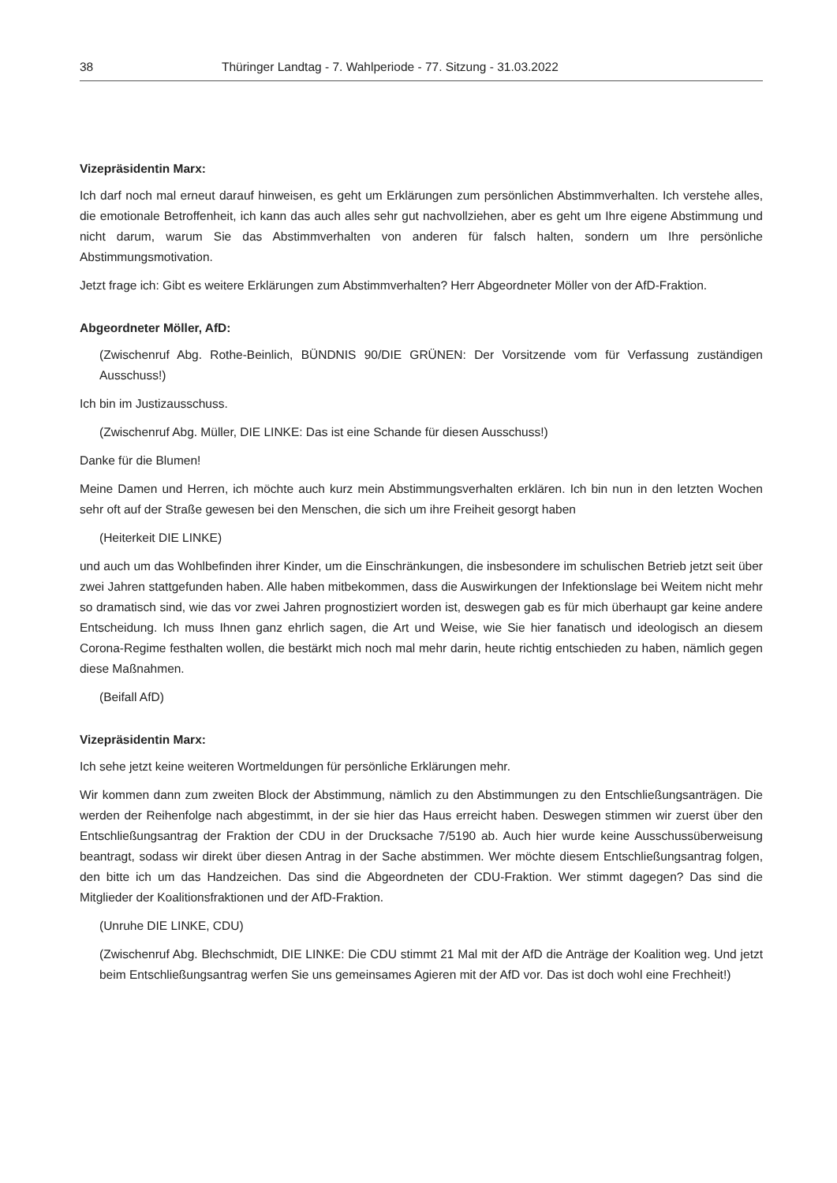38 Thüringer Landtag - 7. Wahlperiode - 77. Sitzung - 31.03.2022
Vizepräsidentin Marx:
Ich darf noch mal erneut darauf hinweisen, es geht um Erklärungen zum persönlichen Abstimmverhalten. Ich verstehe alles, die emotionale Betroffenheit, ich kann das auch alles sehr gut nachvollziehen, aber es geht um Ihre eigene Abstimmung und nicht darum, warum Sie das Abstimmverhalten von anderen für falsch halten, sondern um Ihre persönliche Abstimmungsmotivation.
Jetzt frage ich: Gibt es weitere Erklärungen zum Abstimmverhalten? Herr Abgeordneter Möller von der AfD-Fraktion.
Abgeordneter Möller, AfD:
(Zwischenruf Abg. Rothe-Beinlich, BÜNDNIS 90/DIE GRÜNEN: Der Vorsitzende vom für Verfassung zuständigen Ausschuss!)
Ich bin im Justizausschuss.
(Zwischenruf Abg. Müller, DIE LINKE: Das ist eine Schande für diesen Ausschuss!)
Danke für die Blumen!
Meine Damen und Herren, ich möchte auch kurz mein Abstimmungsverhalten erklären. Ich bin nun in den letzten Wochen sehr oft auf der Straße gewesen bei den Menschen, die sich um ihre Freiheit gesorgt haben
(Heiterkeit DIE LINKE)
und auch um das Wohlbefinden ihrer Kinder, um die Einschränkungen, die insbesondere im schulischen Betrieb jetzt seit über zwei Jahren stattgefunden haben. Alle haben mitbekommen, dass die Auswirkungen der Infektionslage bei Weitem nicht mehr so dramatisch sind, wie das vor zwei Jahren prognostiziert worden ist, deswegen gab es für mich überhaupt gar keine andere Entscheidung. Ich muss Ihnen ganz ehrlich sagen, die Art und Weise, wie Sie hier fanatisch und ideologisch an diesem Corona-Regime festhalten wollen, die bestärkt mich noch mal mehr darin, heute richtig entschieden zu haben, nämlich gegen diese Maßnahmen.
(Beifall AfD)
Vizepräsidentin Marx:
Ich sehe jetzt keine weiteren Wortmeldungen für persönliche Erklärungen mehr.
Wir kommen dann zum zweiten Block der Abstimmung, nämlich zu den Abstimmungen zu den Entschließungsanträgen. Die werden der Reihenfolge nach abgestimmt, in der sie hier das Haus erreicht haben. Deswegen stimmen wir zuerst über den Entschließungsantrag der Fraktion der CDU in der Drucksache 7/5190 ab. Auch hier wurde keine Ausschussüberweisung beantragt, sodass wir direkt über diesen Antrag in der Sache abstimmen. Wer möchte diesem Entschließungsantrag folgen, den bitte ich um das Handzeichen. Das sind die Abgeordneten der CDU-Fraktion. Wer stimmt dagegen? Das sind die Mitglieder der Koalitionsfraktionen und der AfD-Fraktion.
(Unruhe DIE LINKE, CDU)
(Zwischenruf Abg. Blechschmidt, DIE LINKE: Die CDU stimmt 21 Mal mit der AfD die Anträge der Koalition weg. Und jetzt beim Entschließungsantrag werfen Sie uns gemeinsames Agieren mit der AfD vor. Das ist doch wohl eine Frechheit!)